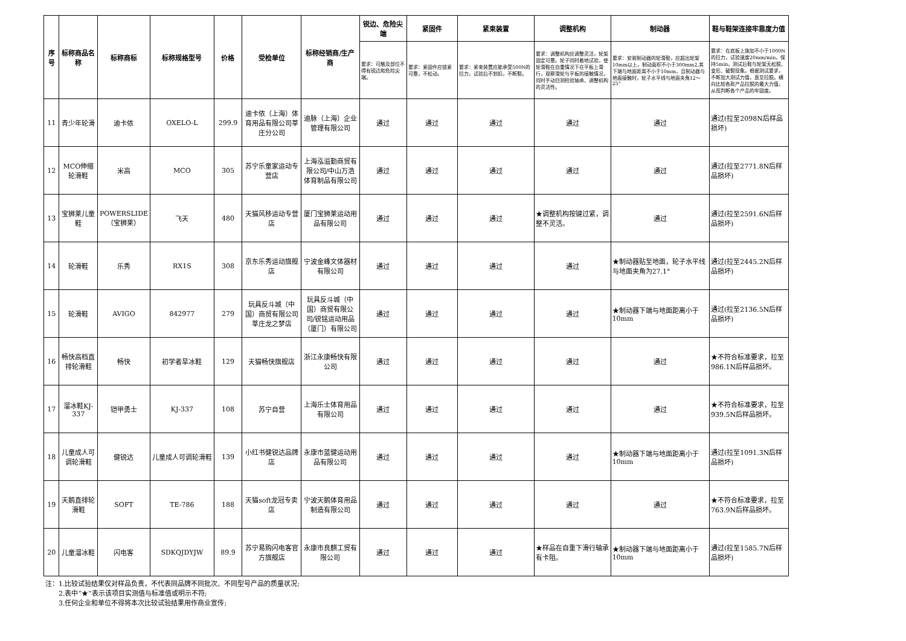| 序号 | 标称商品名称 | 标称商标 | 标称规格型号 | 价格 | 受检单位 | 标称经销商/生产商 | 锐边、危险尖端 | 紧固件 | 紧束装置 | 调整机构 | 制动器 | 鞋与鞋架连接牢靠度力值 |
| --- | --- | --- | --- | --- | --- | --- | --- | --- | --- | --- | --- | --- |
| | | | | | | | 要求：可触及部位不得有锐边和危险尖端。 | 要求：紧固件应锁紧可靠，不松动。 | 要求：紧束装置应能承受500N的拉力，试验后不划扣，不断裂。 | 要求：调整机构应调整灵活，轮架固定可靠。轮子同时着地试验，使轮滑鞋在自重情况下在平板上滑行，观察滑轮与平板的接触情况，同时手动目测检验轴承、调整机构的灵活性。 | 要求：安装制动器的轮滑鞋，应超出轮架10mm以上，制动面积不小于300mm2,其下端与地面距离不小于10mm，且制动器与地面接触时，轮子水平线与地面夹角12～25° | 要求：在底板上施加不小于1000N的拉力，试验速度20mm/min，保持5min，测试后鞋与轮架无松脱、变形、破裂现象。根据测试要求，不断加大测试力值，直至拉脱。横向比较各款产品拉脱的最大力值，从而判断各个产品的牢固度。 |
| 11 | 青少年轮滑 | 迪卡侬 | OXELO-L | 299.9 | 迪卡侬（上海）体育用品有限公司莘庄分公司 | 迪脉（上海）企业管理有限公司 | 通过 | 通过 | 通过 | 通过 | 通过 | 通过(拉至2098N后样品损坏) |
| 12 | MCO伸缩轮滑鞋 | 米高 | MCO | 305 | 苏宁乐童家运动专营店 | 上海泓溢勤商贸有限公司/中山万浩体育制品有限公司 | 通过 | 通过 | 通过 | 通过 | 通过 | 通过(拉至2771.8N后样品损坏) |
| 13 | 宝狮莱儿童鞋 | POWERSLIDE（宝狮莱） | 飞天 | 480 | 天猫风移运动专营店 | 厦门宝狮莱运动用品有限公司 | 通过 | 通过 | 通过 | ★调整机构按键过紧，调整不灵活。 | 通过 | 通过(拉至2591.6N后样品损坏) |
| 14 | 轮滑鞋 | 乐秀 | RX1S | 308 | 京东乐秀运动旗舰店 | 宁波金峰文体器材有限公司 | 通过 | 通过 | 通过 | 通过 | ★制动器贴至地面，轮子水平线与地面夹角为27.1° | 通过(拉至2445.2N后样品损坏) |
| 15 | 轮滑鞋 | AVIGO | 842977 | 279 | 玩具反斗城（中国）商贸有限公司莘庄龙之梦店 | 玩具反斗城（中国）商贸有限公司/锐铭运动用品（厦门）有限公司 | 通过 | 通过 | 通过 | 通过 | ★制动器下端与地面距离小于10mm | 通过(拉至2136.5N后样品损坏) |
| 16 | 畅快高档直排轮滑鞋 | 畅快 | 初学者旱冰鞋 | 129 | 天猫畅快旗舰店 | 浙江永康畅快有限公司 | 通过 | 通过 | 通过 | 通过 | 通过 | ★不符合标准要求，拉至986.1N后样品损坏。 |
| 17 | 溜冰鞋KJ-337 | 铠甲勇士 | KJ-337 | 108 | 苏宁自营 | 上海乐士体育用品有限公司 | 通过 | 通过 | 通过 | 通过 | 通过 | ★不符合标准要求，拉至939.5N后样品损坏。 |
| 18 | 儿童成人可调轮滑鞋 | 健锐达 | 儿童成人可调轮滑鞋 | 139 | 小红书健锐达品牌店 | 永康市蓝健运动用品有限公司 | 通过 | 通过 | 通过 | 通过 | ★制动器下端与地面距离小于10mm | 通过(拉至1091.3N后样品损坏) |
| 19 | 天鹅直排轮滑鞋 | SOFT | TE-786 | 188 | 天猫soft龙冠专卖店 | 宁波天鹅体育用品制造有限公司 | 通过 | 通过 | 通过 | 通过 | 通过 | ★不符合标准要求，拉至763.9N后样品损坏。 |
| 20 | 儿童溜冰鞋 | 闪电客 | SDKQJDYJW | 89.9 | 苏宁易购闪电客官方旗舰店 | 永康市良麒工贸有限公司 | 通过 | 通过 | 通过 | ★样品在自重下滑行轴承有卡阻。 | ★制动器下端与地面距离小于10mm | 通过(拉至1585.7N后样品损坏) |
注：1.比较试验结果仅对样品负责，不代表同品牌不同批次、不同型号产品的质量状况;
  2.表中“★”表示该项目实测值与标准值或明示不符;
  3.任何企业和单位不得将本次比较试验结果用作商业宣传;